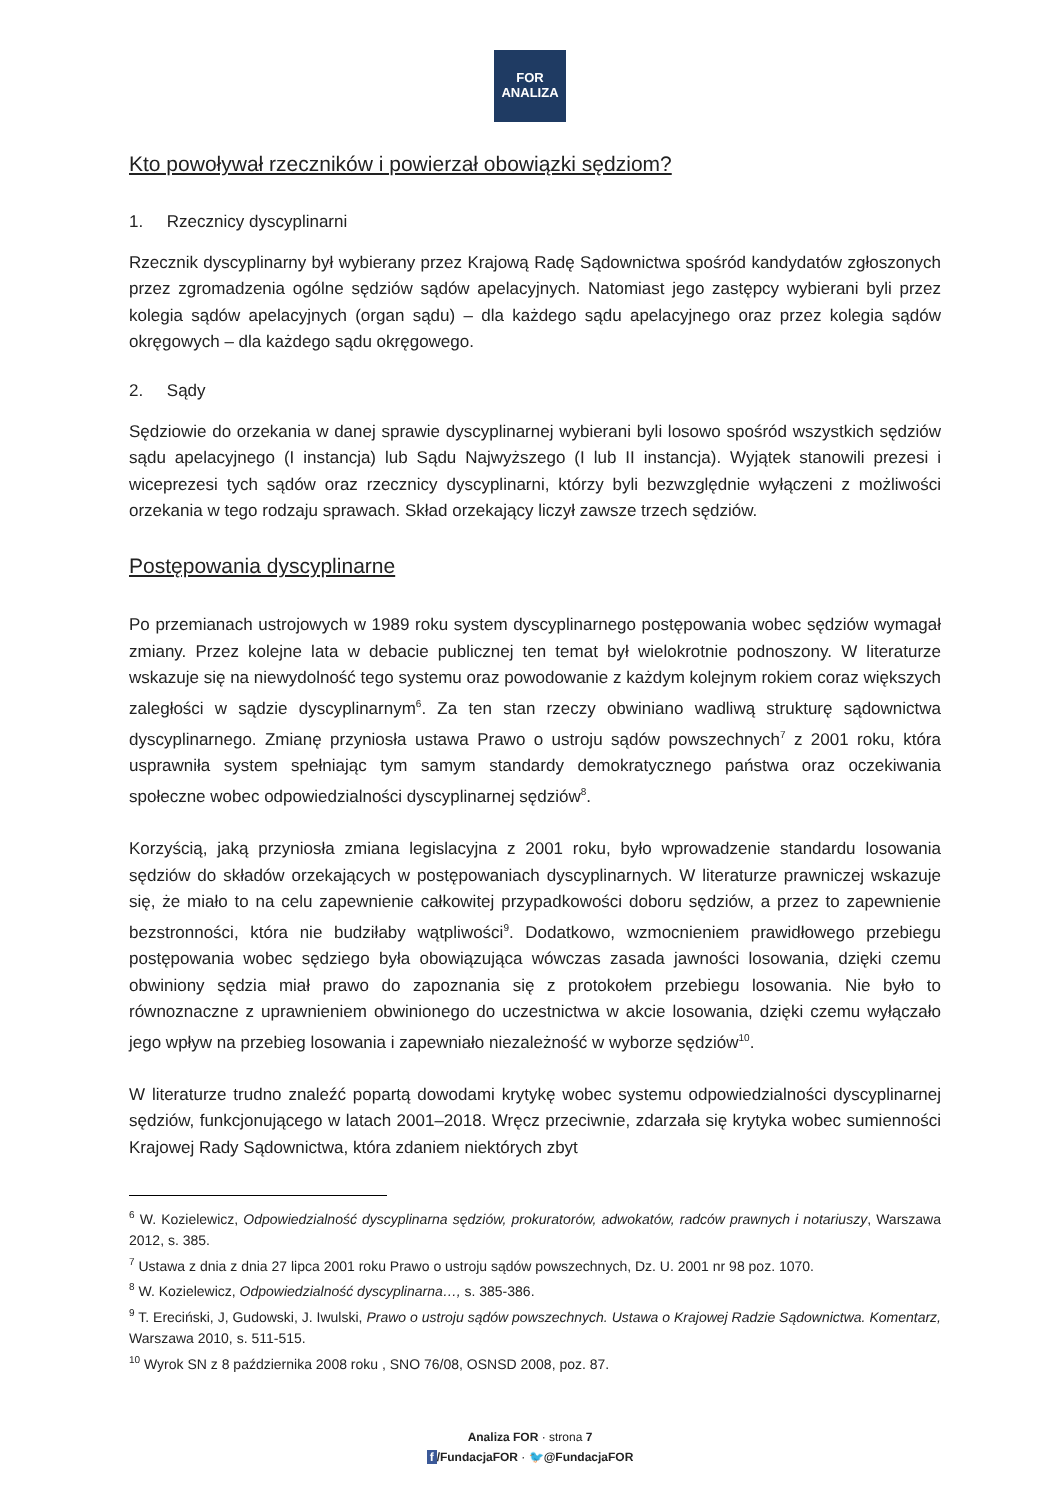FOR
ANALIZA
Kto powoływał rzeczników i powierzał obowiązki sędziom?
1. Rzecznicy dyscyplinarni
Rzecznik dyscyplinarny był wybierany przez Krajową Radę Sądownictwa spośród kandydatów zgłoszonych przez zgromadzenia ogólne sędziów sądów apelacyjnych. Natomiast jego zastępcy wybierani byli przez kolegia sądów apelacyjnych (organ sądu) – dla każdego sądu apelacyjnego oraz przez kolegia sądów okręgowych – dla każdego sądu okręgowego.
2. Sądy
Sędziowie do orzekania w danej sprawie dyscyplinarnej wybierani byli losowo spośród wszystkich sędziów sądu apelacyjnego (I instancja) lub Sądu Najwyższego (I lub II instancja). Wyjątek stanowili prezesi i wiceprezesi tych sądów oraz rzecznicy dyscyplinarni, którzy byli bezwzględnie wyłączeni z możliwości orzekania w tego rodzaju sprawach. Skład orzekający liczył zawsze trzech sędziów.
Postępowania dyscyplinarne
Po przemianach ustrojowych w 1989 roku system dyscyplinarnego postępowania wobec sędziów wymagał zmiany. Przez kolejne lata w debacie publicznej ten temat był wielokrotnie podnoszony. W literaturze wskazuje się na niewydolność tego systemu oraz powodowanie z każdym kolejnym rokiem coraz większych zaległości w sądzie dyscyplinarnym<sup>6</sup>. Za ten stan rzeczy obwiniano wadliwą strukturę sądownictwa dyscyplinarnego. Zmianę przyniosła ustawa Prawo o ustroju sądów powszechnych<sup>7</sup> z 2001 roku, która usprawniła system spełniając tym samym standardy demokratycznego państwa oraz oczekiwania społeczne wobec odpowiedzialności dyscyplinarnej sędziów<sup>8</sup>.
Korzyścią, jaką przyniosła zmiana legislacyjna z 2001 roku, było wprowadzenie standardu losowania sędziów do składów orzekających w postępowaniach dyscyplinarnych. W literaturze prawniczej wskazuje się, że miało to na celu zapewnienie całkowitej przypadkowości doboru sędziów, a przez to zapewnienie bezstronności, która nie budziłaby wątpliwości<sup>9</sup>. Dodatkowo, wzmocnieniem prawidłowego przebiegu postępowania wobec sędziego była obowiązująca wówczas zasada jawności losowania, dzięki czemu obwiniony sędzia miał prawo do zapoznania się z protokołem przebiegu losowania. Nie było to równoznaczne z uprawnieniem obwinionego do uczestnictwa w akcie losowania, dzięki czemu wyłączało jego wpływ na przebieg losowania i zapewniało niezależność w wyborze sędziów<sup>10</sup>.
W literaturze trudno znaleźć popartą dowodami krytykę wobec systemu odpowiedzialności dyscyplinarnej sędziów, funkcjonującego w latach 2001–2018. Wręcz przeciwnie, zdarzała się krytyka wobec sumienności Krajowej Rady Sądownictwa, która zdaniem niektórych zbyt
<sup>6</sup> W. Kozielewicz, Odpowiedzialność dyscyplinarna sędziów, prokuratorów, adwokatów, radców prawnych i notariuszy, Warszawa 2012, s. 385.
<sup>7</sup> Ustawa z dnia z dnia 27 lipca 2001 roku Prawo o ustroju sądów powszechnych, Dz. U. 2001 nr 98 poz. 1070.
<sup>8</sup> W. Kozielewicz, Odpowiedzialność dyscyplinarna…, s. 385-386.
<sup>9</sup> T. Ereciński, J, Gudowski, J. Iwulski, Prawo o ustroju sądów powszechnych. Ustawa o Krajowej Radzie Sądownictwa. Komentarz, Warszawa 2010, s. 511-515.
<sup>10</sup> Wyrok SN z 8 października 2008 roku , SNO 76/08, OSNSD 2008, poz. 87.
Analiza FOR · strona 7
f /FundacjaFOR · 🐦@FundacjaFOR